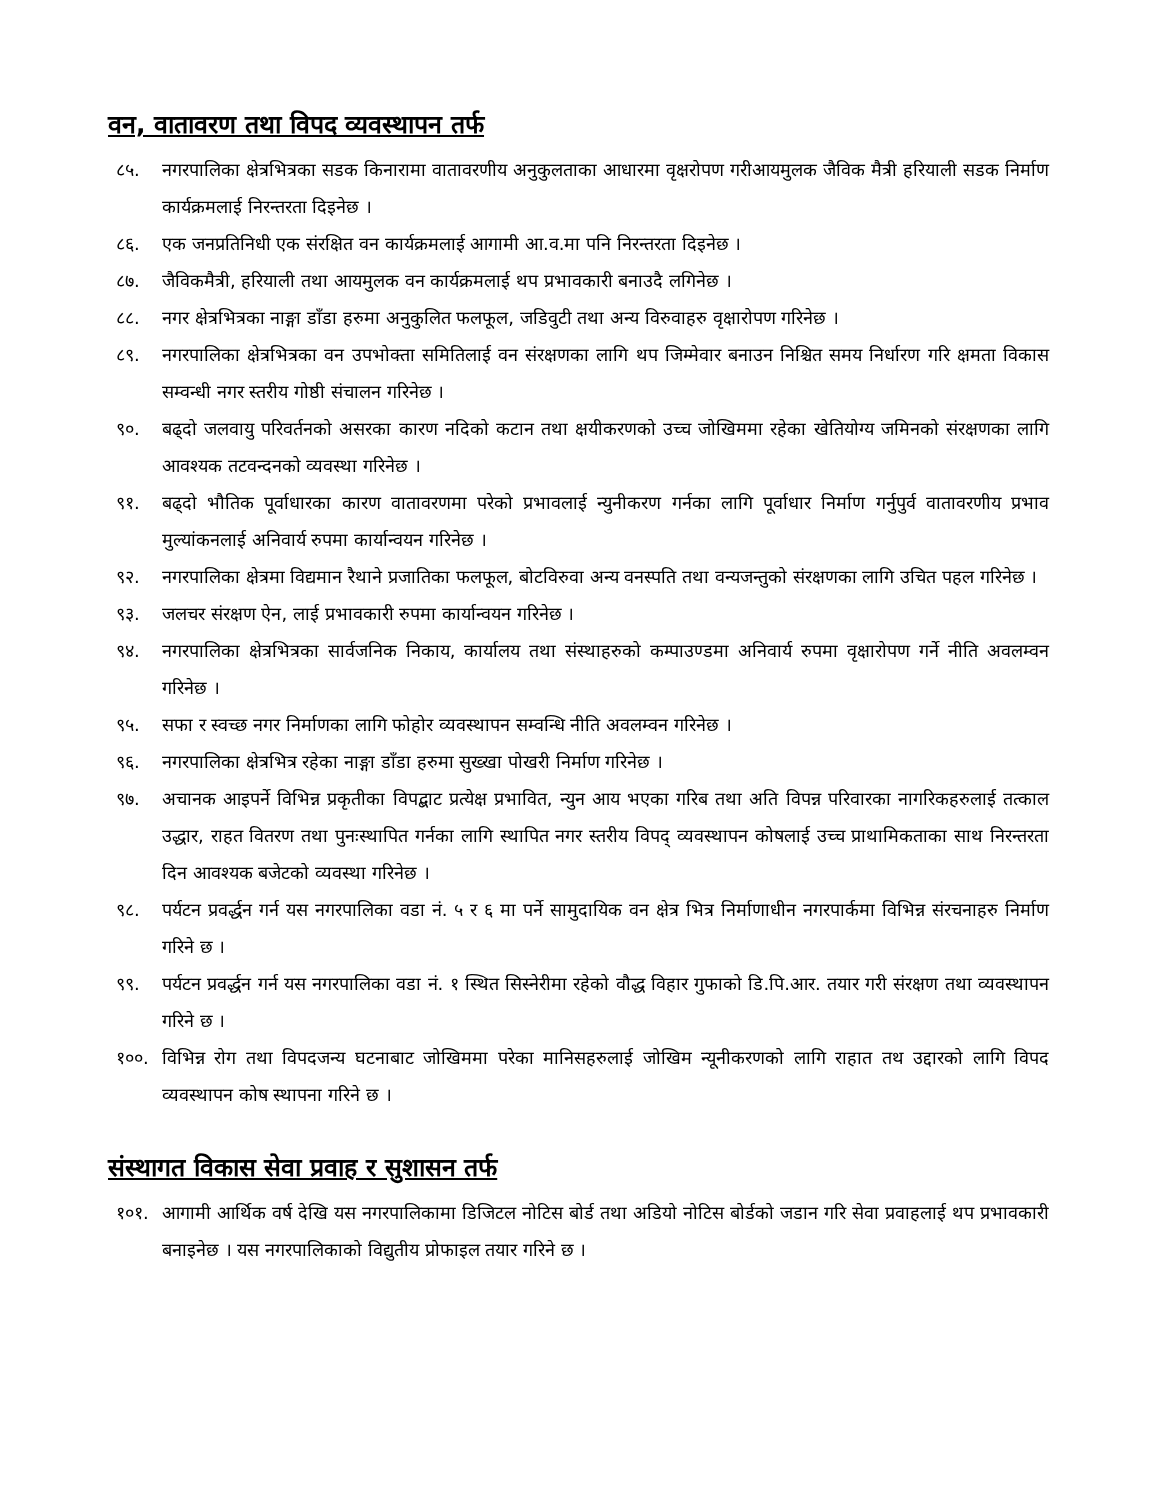वन, वातावरण तथा विपद व्यवस्थापन तर्फ
८५. नगरपालिका क्षेत्रभित्रका सडक किनारामा वातावरणीय अनुकुलताका आधारमा वृक्षरोपण गरीआयमुलक जैविक मैत्री हरियाली सडक निर्माण कार्यक्रमलाई निरन्तरता दिइनेछ ।
८६. एक जनप्रतिनिधी एक संरक्षित वन कार्यक्रमलाई आगामी आ.व.मा पनि निरन्तरता दिइनेछ ।
८७. जैविकमैत्री, हरियाली तथा आयमुलक वन कार्यक्रमलाई थप प्रभावकारी बनाउदै लगिनेछ ।
८८. नगर क्षेत्रभित्रका नाङ्गा डाँडा हरुमा अनुकुलित फलफूल, जडिवुटी तथा अन्य विरुवाहरु वृक्षारोपण गरिनेछ ।
८९. नगरपालिका क्षेत्रभित्रका वन उपभोक्ता समितिलाई वन संरक्षणका लागि थप जिम्मेवार बनाउन निश्चित समय निर्धारण गरि क्षमता विकास सम्वन्धी नगर स्तरीय गोष्ठी संचालन गरिनेछ ।
९०. बढ्दो जलवायु परिवर्तनको असरका कारण नदिको कटान तथा क्षयीकरणको उच्च जोखिममा रहेका खेतियोग्य जमिनको संरक्षणका लागि आवश्यक तटवन्दनको व्यवस्था गरिनेछ ।
९१. बढ्दो भौतिक पूर्वाधारका कारण वातावरणमा परेको प्रभावलाई न्युनीकरण गर्नका लागि पूर्वाधार निर्माण गर्नुपुर्व वातावरणीय प्रभाव मुल्यांकनलाई अनिवार्य रुपमा कार्यान्वयन गरिनेछ ।
९२. नगरपालिका क्षेत्रमा विद्यमान रैथाने प्रजातिका फलफूल, बोटविरुवा अन्य वनस्पति तथा वन्यजन्तुको संरक्षणका लागि उचित पहल गरिनेछ ।
९३. जलचर संरक्षण ऐन, लाई प्रभावकारी रुपमा कार्यान्वयन गरिनेछ ।
९४. नगरपालिका क्षेत्रभित्रका सार्वजनिक निकाय, कार्यालय तथा संस्थाहरुको कम्पाउण्डमा अनिवार्य रुपमा वृक्षारोपण गर्ने नीति अवलम्वन गरिनेछ ।
९५. सफा र स्वच्छ नगर निर्माणका लागि फोहोर व्यवस्थापन सम्वन्धि नीति अवलम्वन गरिनेछ ।
९६. नगरपालिका क्षेत्रभित्र रहेका नाङ्गा डाँडा हरुमा सुख्खा पोखरी निर्माण गरिनेछ ।
९७. अचानक आइपर्ने विभिन्न प्रकृतीका विपद्बाट प्रत्येक्ष प्रभावित, न्युन आय भएका गरिब तथा अति विपन्न परिवारका नागरिकहरुलाई तत्काल उद्धार, राहत वितरण तथा पुनःस्थापित गर्नका लागि स्थापित नगर स्तरीय विपद् व्यवस्थापन कोषलाई उच्च प्राथामिकताका साथ निरन्तरता दिन आवश्यक बजेटको व्यवस्था गरिनेछ ।
९८. पर्यटन प्रवर्द्धन गर्न यस नगरपालिका वडा नं. ५ र ६ मा पर्ने सामुदायिक वन क्षेत्र भित्र निर्माणाधीन नगरपार्कमा विभिन्न संरचनाहरु निर्माण गरिने छ ।
९९. पर्यटन प्रवर्द्धन गर्न यस नगरपालिका वडा नं. १ स्थित सिस्नेरीमा रहेको वौद्ध विहार गुफाको डि.पि.आर. तयार गरी संरक्षण तथा व्यवस्थापन गरिने छ ।
१००. विभिन्न रोग तथा विपदजन्य घटनाबाट जोखिममा परेका मानिसहरुलाई जोखिम न्यूनीकरणको लागि राहात तथ उद्दारको लागि विपद व्यवस्थापन कोष स्थापना गरिने छ ।
संस्थागत विकास सेवा प्रवाह र सुशासन तर्फ
१०१. आगामी आर्थिक वर्ष देखि यस नगरपालिकामा डिजिटल नोटिस बोर्ड तथा अडियो नोटिस बोर्डको जडान गरि सेवा प्रवाहलाई थप प्रभावकारी बनाइनेछ । यस नगरपालिकाको विद्युतीय प्रोफाइल तयार गरिने छ ।